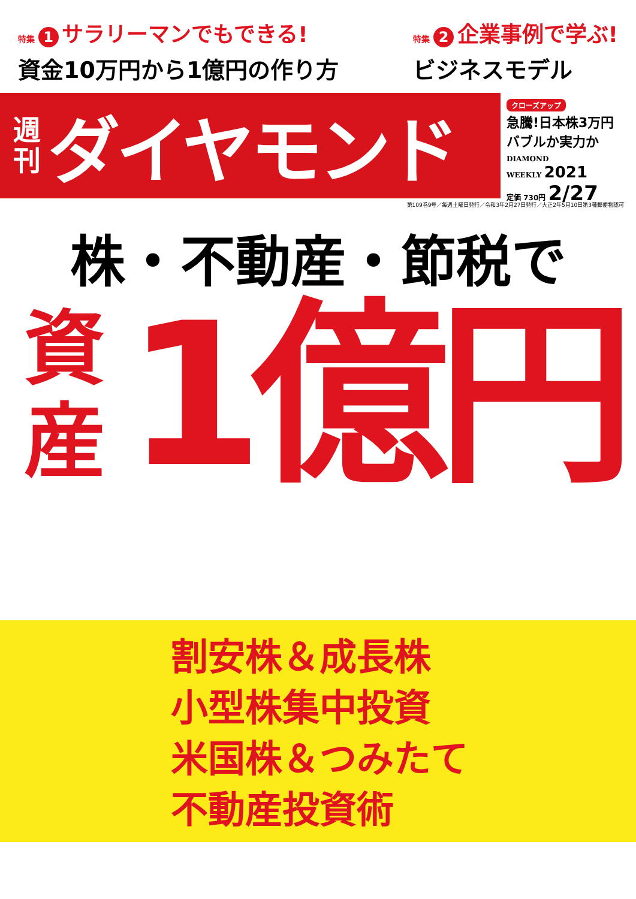特集 1 サラリーマンでもできる!
資金10万円から1億円の作り方
特集 2 企業事例で学ぶ!
ビジネスモデル
週
刊
ダイヤモンド
クローズアップ
急騰!日本株3万円
バブルか実力か
DIAMOND
WEEKLY 2021
定価 730円 2/27
第109巻9号／毎週土曜日発行／令和3年2月27日発行／大正2年5月10日第3種郵便物認可
株・不動産・節税で
資
産
1億円
割安株＆成長株
小型株集中投資
米国株＆つみたて
不動産投資術